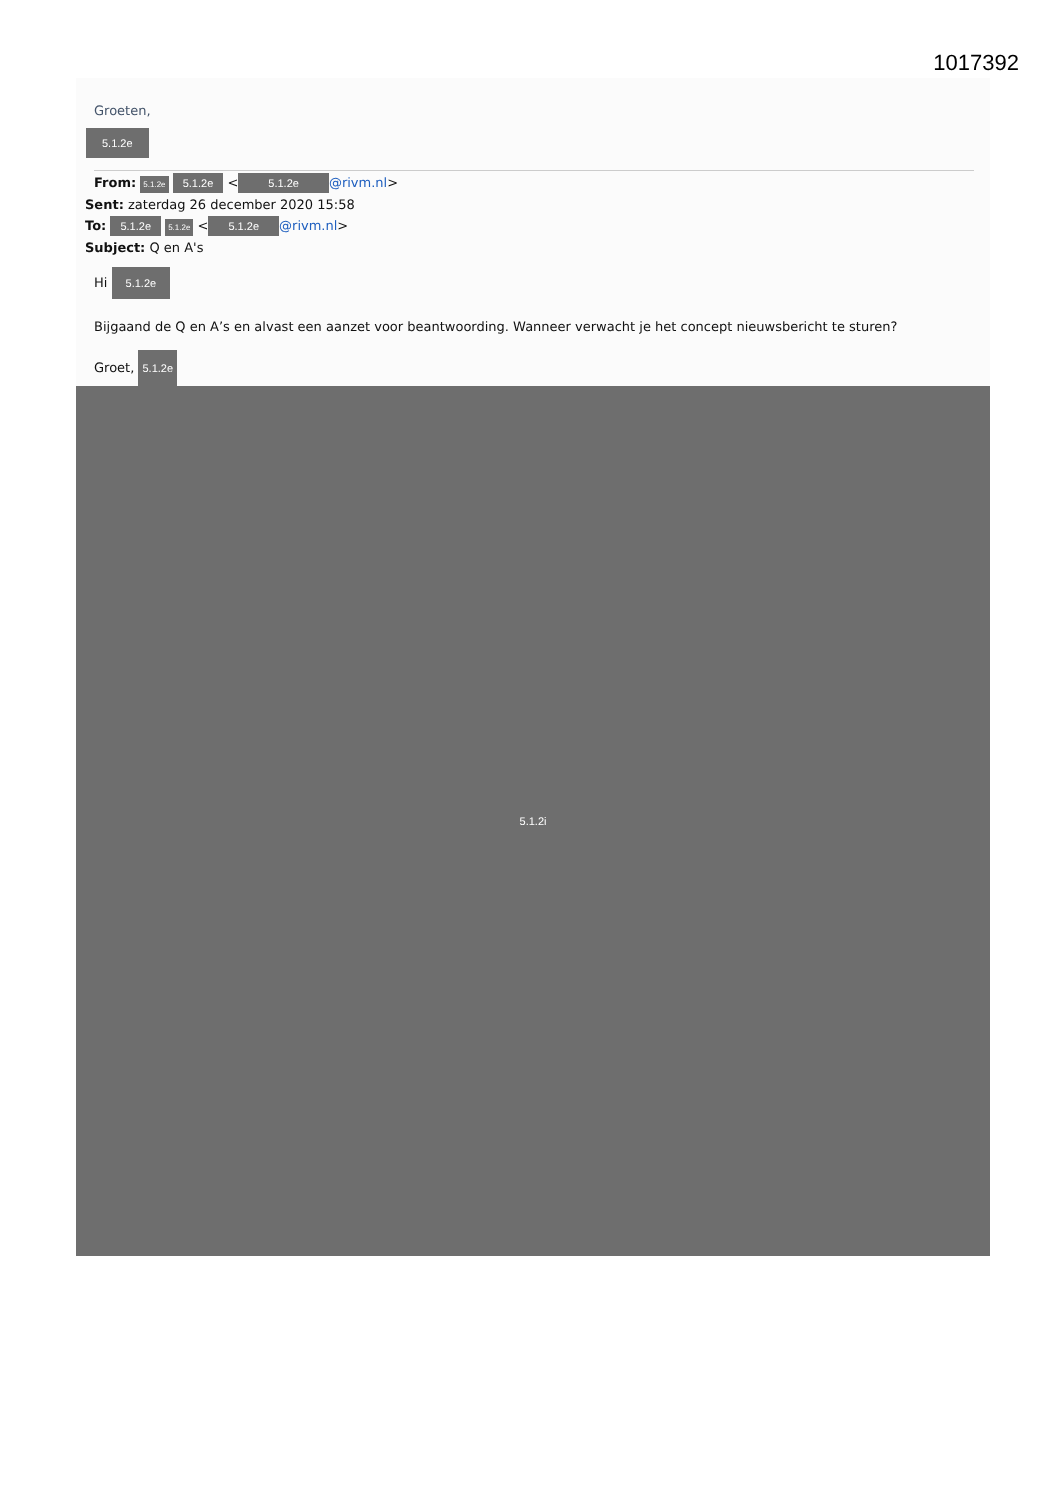1017392
Groeten,
5.1.2e
From: 5.1.2e 5.1.2e < 5.1.2e @rivm.nl>
Sent: zaterdag 26 december 2020 15:58
To: 5.1.2e 5.1.2e < 5.1.2e @rivm.nl>
Subject: Q en A's
Hi 5.1.2e
Bijgaand de Q en A’s en alvast een aanzet voor beantwoording. Wanneer verwacht je het concept nieuwsbericht te sturen?
Groet, 5.1.2e
5.1.2i